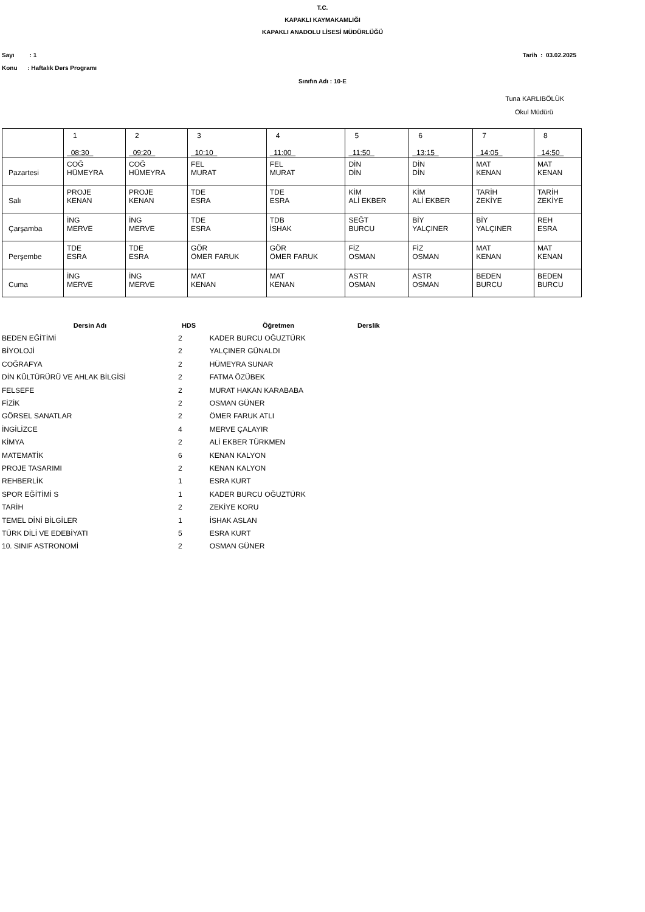T.C.
KAPAKLI KAYMAKAMLIĞI
KAPAKLI ANADOLU LİSESİ MÜDÜRLÜĞÜ
Sayı : 1 Tarih : 03.02.2025
Konu : Haftalık Ders Programı
Sınıfın Adı : 10-E
Tuna KARLIBÖLÜK
Okul Müdürü
| | 1 08:30 | 2 09:20 | 3 10:10 | 4 11:00 | 5 11:50 | 6 13:15 | 7 14:05 | 8 14:50 |
| Pazartesi | COĞ HÜMEYRA | COĞ HÜMEYRA | FEL MURAT | FEL MURAT | DİN DİN | DİN DİN | MAT KENAN | MAT KENAN |
| Salı | PROJE KENAN | PROJE KENAN | TDE ESRA | TDE ESRA | KİM ALİ EKBER | KİM ALİ EKBER | TARİH ZEKİYE | TARİH ZEKİYE |
| Çarşamba | İNG MERVE | İNG MERVE | TDE ESRA | TDB İSHAK | SEĞT BURCU | BİY YALÇINER | BİY YALÇINER | REH ESRA |
| Perşembe | TDE ESRA | TDE ESRA | GÖR ÖMER FARUK | GÖR ÖMER FARUK | FİZ OSMAN | FİZ OSMAN | MAT KENAN | MAT KENAN |
| Cuma | İNG MERVE | İNG MERVE | MAT KENAN | MAT KENAN | ASTR OSMAN | ASTR OSMAN | BEDEN BURCU | BEDEN BURCU |
| Dersin Adı | HDS | Öğretmen | Derslik |
| --- | --- | --- | --- |
| BEDEN EĞİTİMİ | 2 | KADER BURCU OĞUZTÜRK | |
| BİYOLOJİ | 2 | YALÇINER GÜNALDI | |
| COĞRAFYA | 2 | HÜMEYRA SUNAR | |
| DİN KÜLTÜRÜRÜ VE AHLAK BİLGİSİ | 2 | FATMA ÖZÜBEK | |
| FELSEFE | 2 | MURAT HAKAN KARABABA | |
| FİZİK | 2 | OSMAN GÜNER | |
| GÖRSEL SANATLAR | 2 | ÖMER FARUK ATLI | |
| İNGİLİZCE | 4 | MERVE ÇALAYIR | |
| KİMYA | 2 | ALİ EKBER TÜRKMEN | |
| MATEMATİK | 6 | KENAN KALYON | |
| PROJE TASARIMI | 2 | KENAN KALYON | |
| REHBERLİK | 1 | ESRA KURT | |
| SPOR EĞİTİMİ S | 1 | KADER BURCU OĞUZTÜRK | |
| TARİH | 2 | ZEKİYE KORU | |
| TEMEL DİNİ BİLGİLER | 1 | İSHAK ASLAN | |
| TÜRK DİLİ VE EDEBİYATI | 5 | ESRA KURT | |
| 10. SINIF ASTRONOMİ | 2 | OSMAN GÜNER | |